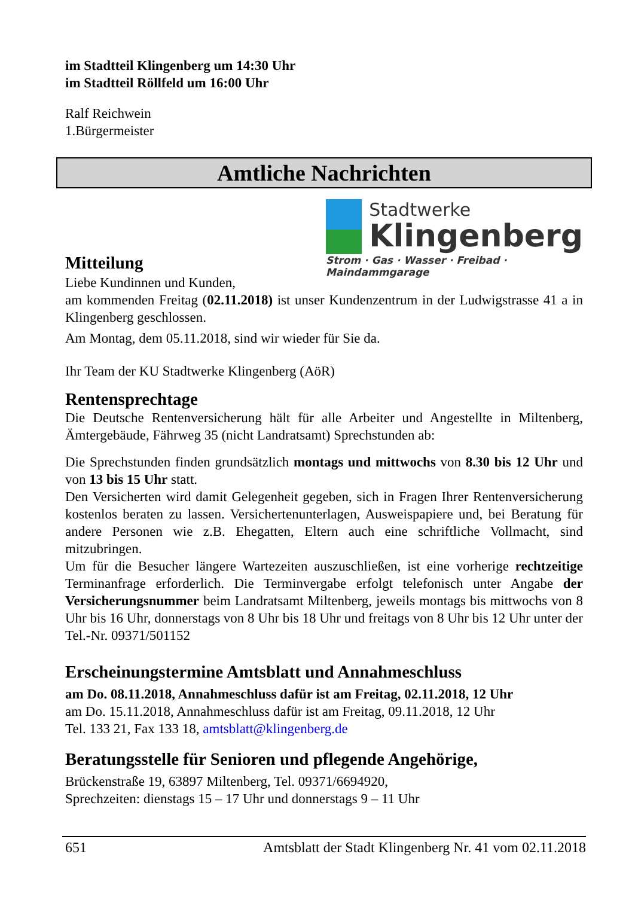im Stadtteil Klingenberg um 14:30 Uhr
im Stadtteil Röllfeld um 16:00 Uhr
Ralf Reichwein
1.Bürgermeister
Amtliche Nachrichten
Stadtwerke
Klingenberg
Strom · Gas · Wasser · Freibad · Maindammgarage
Mitteilung
Liebe Kundinnen und Kunden,
am kommenden Freitag (02.11.2018) ist unser Kundenzentrum in der Ludwigstrasse 41 a in Klingenberg geschlossen.
Am Montag, dem 05.11.2018, sind wir wieder für Sie da.
Ihr Team der KU Stadtwerke Klingenberg (AöR)
Rentensprechtage
Die Deutsche Rentenversicherung hält für alle Arbeiter und Angestellte in Miltenberg, Ämtergebäude, Fährweg 35 (nicht Landratsamt) Sprechstunden ab:
Die Sprechstunden finden grundsätzlich montags und mittwochs von 8.30 bis 12 Uhr und von 13 bis 15 Uhr statt.
Den Versicherten wird damit Gelegenheit gegeben, sich in Fragen Ihrer Rentenversicherung kostenlos beraten zu lassen. Versichertenunterlagen, Ausweispapiere und, bei Beratung für andere Personen wie z.B. Ehegatten, Eltern auch eine schriftliche Vollmacht, sind mitzubringen.
Um für die Besucher längere Wartezeiten auszuschließen, ist eine vorherige rechtzeitige Terminanfrage erforderlich. Die Terminvergabe erfolgt telefonisch unter Angabe der Versicherungsnummer beim Landratsamt Miltenberg, jeweils montags bis mittwochs von 8 Uhr bis 16 Uhr, donnerstags von 8 Uhr bis 18 Uhr und freitags von 8 Uhr bis 12 Uhr unter der Tel.-Nr. 09371/501152
Erscheinungstermine Amtsblatt und Annahmeschluss
am Do. 08.11.2018, Annahmeschluss dafür ist am Freitag, 02.11.2018, 12 Uhr
am Do. 15.11.2018, Annahmeschluss dafür ist am Freitag, 09.11.2018, 12 Uhr
Tel. 133 21, Fax 133 18, amtsblatt@klingenberg.de
Beratungsstelle für Senioren und pflegende Angehörige,
Brückenstraße 19, 63897 Miltenberg, Tel. 09371/6694920,
Sprechzeiten: dienstags 15 – 17 Uhr und donnerstags 9 – 11 Uhr
651 Amtsblatt der Stadt Klingenberg Nr. 41 vom 02.11.2018